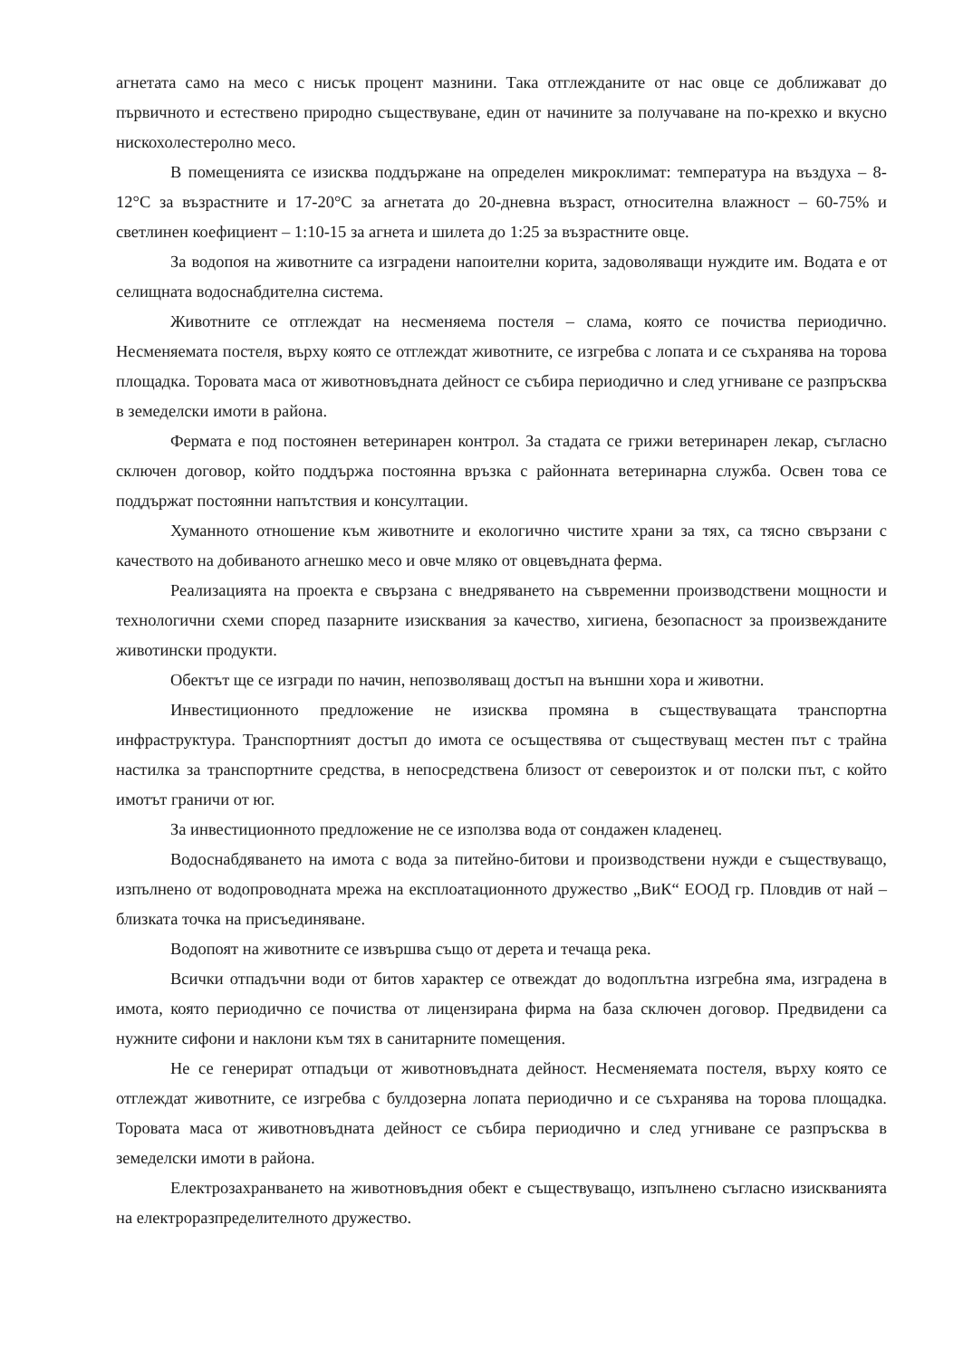агнетата само на месо с нисък процент мазнини. Така отглежданите от нас овце се доближават до първичното и естествено природно съществуване, един от начините за получаване на по-крехко и вкусно нискохолестеролно месо.
В помещенията се изисква поддържане на определен микроклимат: температура на въздуха – 8-12°С за възрастните и 17-20°С за агнетата до 20-дневна възраст, относителна влажност – 60-75% и светлинен коефициент – 1:10-15 за агнета и шилета до 1:25 за възрастните овце.
За водопоя на животните са изградени напоителни корита, задоволяващи нуждите им. Водата е от селищната водоснабдителна система.
Животните се отглеждат на несменяема постеля – слама, която се почиства периодично. Несменяемата постеля, върху която се отглеждат животните, се изгребва с лопата и се съхранява на торова площадка. Торовата маса от животновъдната дейност се събира периодично и след угниване се разпръсква в земеделски имоти в района.
Фермата е под постоянен ветеринарен контрол. За стадата се грижи ветеринарен лекар, съгласно сключен договор, който поддържа постоянна връзка с районната ветеринарна служба. Освен това се поддържат постоянни напътствия и консултации.
Хуманното отношение към животните и екологично чистите храни за тях, са тясно свързани с качеството на добиваното агнешко месо и овче мляко от овцевъдната ферма.
Реализацията на проекта е свързана с внедряването на съвременни производствени мощности и технологични схеми според пазарните изисквания за качество, хигиена, безопасност за произвежданите животински продукти.
Обектът ще се изгради по начин, непозволяващ достъп на външни хора и животни.
Инвестиционното предложение не изисква промяна в съществуващата транспортна инфраструктура. Транспортният достъп до имота се осъществява от съществуващ местен път с трайна настилка за транспортните средства, в непосредствена близост от североизток и от полски път, с който имотът граничи от юг.
За инвестиционното предложение не се използва вода от сондажен кладенец.
Водоснабдяването на имота с вода за питейно-битови и производствени нужди е съществуващо, изпълнено от водопроводната мрежа на експлоатационното дружество „ВиК“ ЕООД гр. Пловдив от най – близката точка на присъединяване.
Водопоят на животните се извършва също от дерета и течаща река.
Всички отпадъчни води от битов характер се отвеждат до водоплътна изгребна яма, изградена в имота, която периодично се почиства от лицензирана фирма на база сключен договор. Предвидени са нужните сифони и наклони към тях в санитарните помещения.
Не се генерират отпадъци от животновъдната дейност. Несменяемата постеля, върху която се отглеждат животните, се изгребва с булдозерна лопата периодично и се съхранява на торова площадка. Торовата маса от животновъдната дейност се събира периодично и след угниване се разпръсква в земеделски имоти в района.
Електрозахранването на животновъдния обект е съществуващо, изпълнено съгласно изискванията на електроразпределителното дружество.